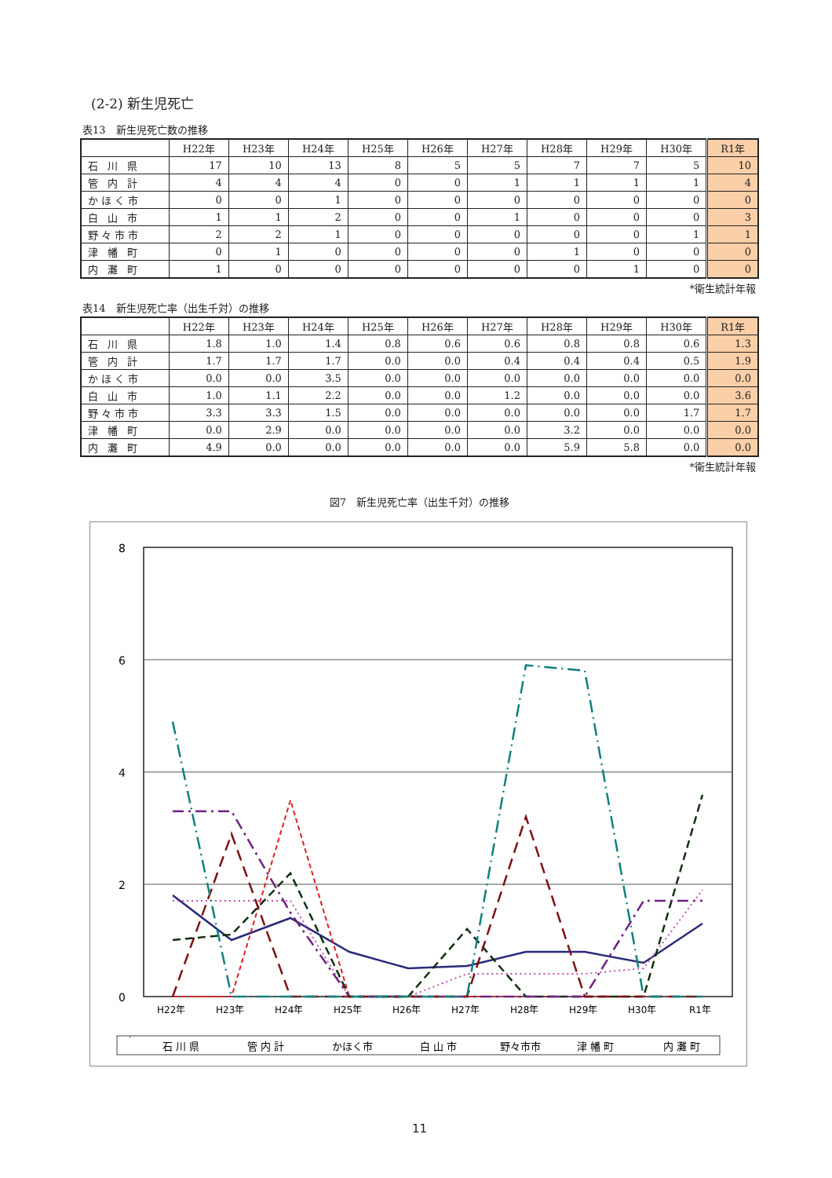(2-2) 新生児死亡
表13　新生児死亡数の推移
| | H22年 | H23年 | H24年 | H25年 | H26年 | H27年 | H28年 | H29年 | H30年 | R1年 |
| --- | --- | --- | --- | --- | --- | --- | --- | --- | --- | --- |
| 石 川 県 | 17 | 10 | 13 | 8 | 5 | 5 | 7 | 7 | 5 | 10 |
| 管 内 計 | 4 | 4 | 4 | 0 | 0 | 1 | 1 | 1 | 1 | 4 |
| かほく市 | 0 | 0 | 1 | 0 | 0 | 0 | 0 | 0 | 0 | 0 |
| 白 山 市 | 1 | 1 | 2 | 0 | 0 | 1 | 0 | 0 | 0 | 3 |
| 野々市市 | 2 | 2 | 1 | 0 | 0 | 0 | 0 | 0 | 1 | 1 |
| 津 幡 町 | 0 | 1 | 0 | 0 | 0 | 0 | 1 | 0 | 0 | 0 |
| 内 灘 町 | 1 | 0 | 0 | 0 | 0 | 0 | 0 | 1 | 0 | 0 |
*衛生統計年報
表14　新生児死亡率（出生千対）の推移
| | H22年 | H23年 | H24年 | H25年 | H26年 | H27年 | H28年 | H29年 | H30年 | R1年 |
| --- | --- | --- | --- | --- | --- | --- | --- | --- | --- | --- |
| 石 川 県 | 1.8 | 1.0 | 1.4 | 0.8 | 0.6 | 0.6 | 0.8 | 0.8 | 0.6 | 1.3 |
| 管 内 計 | 1.7 | 1.7 | 1.7 | 0.0 | 0.0 | 0.4 | 0.4 | 0.4 | 0.5 | 1.9 |
| かほく市 | 0.0 | 0.0 | 3.5 | 0.0 | 0.0 | 0.0 | 0.0 | 0.0 | 0.0 | 0.0 |
| 白 山 市 | 1.0 | 1.1 | 2.2 | 0.0 | 0.0 | 1.2 | 0.0 | 0.0 | 0.0 | 3.6 |
| 野々市市 | 3.3 | 3.3 | 1.5 | 0.0 | 0.0 | 0.0 | 0.0 | 0.0 | 1.7 | 1.7 |
| 津 幡 町 | 0.0 | 2.9 | 0.0 | 0.0 | 0.0 | 0.0 | 3.2 | 0.0 | 0.0 | 0.0 |
| 内 灘 町 | 4.9 | 0.0 | 0.0 | 0.0 | 0.0 | 0.0 | 5.9 | 5.8 | 0.0 | 0.0 |
*衛生統計年報
図7　新生児死亡率（出生千対）の推移
8
6
4
2
0
H22年
H23年
H24年
H25年
H26年
H27年
H28年
H29年
H30年
R1年
石 川 県
管 内 計
かほく市
白 山 市
野々市市
津 幡 町
内 灘 町
11